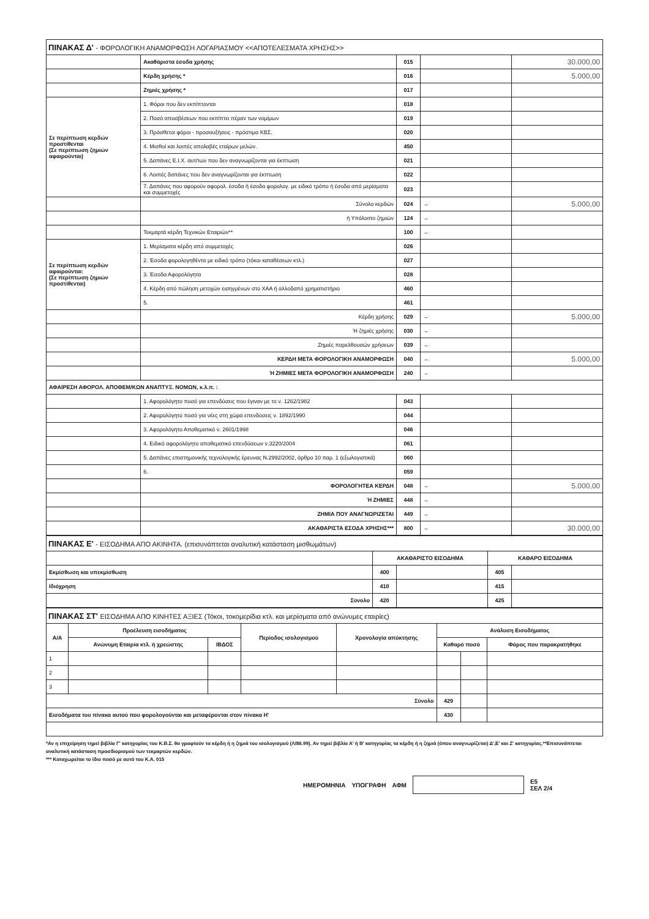| ΠΙΝΑΚΑΣ Δ' - ΦΟΡΟΛΟΓΙΚΗ ΑΝΑΜΟΡΦΩΣΗ ΛΟΓΑΡΙΑΣΜΟΥ <<ΑΠΟΤΕΛΕΣΜΑΤΑ ΧΡΗΣΗΣ>> | | | | |
| --- | --- | --- | --- | --- |
| | Ακαθάριστα έσοδα χρήσης | 015 | | 30.000,00 |
| | Κέρδη χρήσης * | 016 | | 5.000,00 |
| | Ζημιές χρήσης * | 017 | | |
| Σε περίπτωση κερδών προστίθενται (Σε περίπτωση ζημιών αφαιρούνται) | 1. Φόροι που δεν εκπίπτονται | 018 | | |
| | 2. Ποσό αποσβέσεων που εκπίπτει πέραν των νομίμων | 019 | | |
| | 3. Πρόσθετοι φόροι - προσαυξήσεις - πρόστιμα ΚΒΣ. | 020 | | |
| | 4. Μισθοί και λοιπές απολαβές εταίρων μελών. | 450 | | |
| | 5. Δαπάνες Ε.Ι.Χ. αυτ/των που δεν αναγνωρίζονται για έκπτωση | 021 | | |
| | 6. Λοιπές δαπάνες που δεν αναγνωρίζονται για έκπτωση | 022 | | |
| | 7. Δαπάνες που αφορούν αφορολ. έσοδα ή έσοδα φορολογ. με ειδικό τρόπο ή έσοδα από μερίσματα και συμμετοχές | 023 | | |
| | Σύνολο κερδών | 024 | → | 5.000,00 |
| | ή Υπόλοιπο ζημιών | 124 | → | |
| | Τεκμαρτά κέρδη Τεχνικών Εταιριών** | 100 | → | |
| Σε περίπτωση κερδών αφαιρούνται: (Σε περίπτωση ζημιών προστίθενται) | 1. Μερίσματα κέρδη από συμμετοχές | 026 | | |
| | 2. Έσοδα φορολογηθέντα με ειδικό τρόπο (τόκοι καταθέσεων κτλ.) | 027 | | |
| | 3. Έσοδα Αφορολόγητα | 028 | | |
| | 4. Κέρδη από πώληση μετοχών εισηγμένων στο ΧΑΑ ή αλλοδαπό χρηματιστήριο | 460 | | |
| | 5. | 461 | | |
| | Κέρδη χρήσης | 029 | → | 5.000,00 |
| | Ή ζημιές χρήσης | 030 | → | |
| | Ζημιές παρελθουσών χρήσεων | 039 | → | |
| | ΚΕΡΔΗ ΜΕΤΑ ΦΟΡΟΛΟΓΙΚΗ ΑΝΑΜΟΡΦΩΣΗ | 040 | → | 5.000,00 |
| | Ή ΖΗΜΙΕΣ ΜΕΤΑ ΦΟΡΟΛΟΓΙΚΗ ΑΝΑΜΟΡΦΩΣΗ | 240 | → | |
| ΑΦΑΙΡΕΣΗ ΑΦΟΡΟΛ. ΑΠΟΘΕΜ/ΚΩΝ ΑΝΑΠΤΥΞ. ΝΟΜΩΝ, κ.λ.π. : | | | | |
| | 1. Αφορολόγητο ποσό για επενδύσεις που έγιναν με το ν. 1262/1982 | 043 | | |
| | 2. Αφορολόγητο ποσό για νέες στη χώρα επενδύσεις ν. 1892/1990 | 044 | | |
| | 3. Αφορολόγητο Αποθεματικό ν. 2601/1998 | 046 | | |
| | 4. Ειδικό αφορολόγητο αποθεματικό επενδύσεων ν.3220/2004 | 061 | | |
| | 5. Δαπάνες επιστημονικής τεχνολογικής έρευνας Ν.2992/2002, άρθρο 10 παρ. 1 (εξωλογιστικά) | 060 | | |
| | 6. | 059 | | |
| | ΦΟΡΟΛΟΓΗΤΕΑ ΚΕΡΔΗ | 048 | → | 5.000,00 |
| | Ή ΖΗΜΙΕΣ | 448 | → | |
| | ΖΗΜΙΑ ΠΟΥ ΑΝΑΓΝΩΡΙΖΕΤΑΙ | 449 | → | |
| | ΑΚΑΘΑΡΙΣΤΑ ΕΣΟΔΑ ΧΡΗΣΗΣ*** | 800 | → | 30.000,00 |
| ΠΙΝΑΚΑΣ Ε' - ΕΙΣΟΔΗΜΑ ΑΠΟ ΑΚΙΝΗΤΑ. (επισυνάπτεται αναλυτική κατάσταση μισθωμάτων) | | | | |
| --- | --- | --- | --- | --- |
| | ΑΚΑΘΑΡΙΣΤΟ ΕΙΣΟΔΗΜΑ | | ΚΑΘΑΡΟ ΕΙΣΟΔΗΜΑ | |
| Εκμίσθωση και υπεκμίσθωση | 400 | | 405 | |
| Ιδιόχρηση | 410 | | 415 | |
| Σύνολο | 420 | | 425 | |
| ΠΙΝΑΚΑΣ ΣΤ' ΕΙΣΟΔΗΜΑ ΑΠΟ ΚΙΝΗΤΕΣ ΑΞΙΕΣ (Τόκοι, τοκομερίδια κτλ. και μερίσματα από ανώνυμες εταιρίες) | | | | | | | |
| --- | --- | --- | --- | --- | --- | --- | --- |
| Α/Α | Προέλευση εισοδήματος | | Περίοδος ισολογισμού | Χρονολογία απόκτησης | Ανάλυση Εισοδήματος | | |
| | Ανώνυμη Εταιρία κτλ. ή χρεώστης | ΙΒΔΟΣ | | | Καθαρό ποσό | | Φόρος που παρακρατήθηκε |
| 1 | | | | | | | |
| 2 | | | | | | | |
| 3 | | | | | | | |
| Σύνολο | | | | | 429 | | |
| Εισοδήματα του πίνακα αυτού που φορολογούνται και μεταφέρονται στον πίνακα Η' | | | | | 430 | | |
*Αν η επιχείρηση τηρεί βιβλία Γ' κατηγορίας του Κ.Β.Σ. θα γραφτούν τα κέρδη ή η ζημιά του ισολογισμού (Λ/86.99). Αν τηρεί βιβλία Α' ή Β' κατηγορίας τα κέρδη ή η ζημιά (όπου αναγνωρίζεται) Δ',Ε' και Ζ' κατηγορίας.**Επισυνάπτεται αναλυτική κατάσταση προσδιορισμού των τεκμαρτών κερδών.
*** Καταχωρείται το ίδιο ποσό με αυτό του Κ.Α. 015
ΗΜΕΡΟΜΗΝΙΑ ΥΠΟΓΡΑΦΗ ΑΦΜ
Ε5
ΣΕΛ 2/4